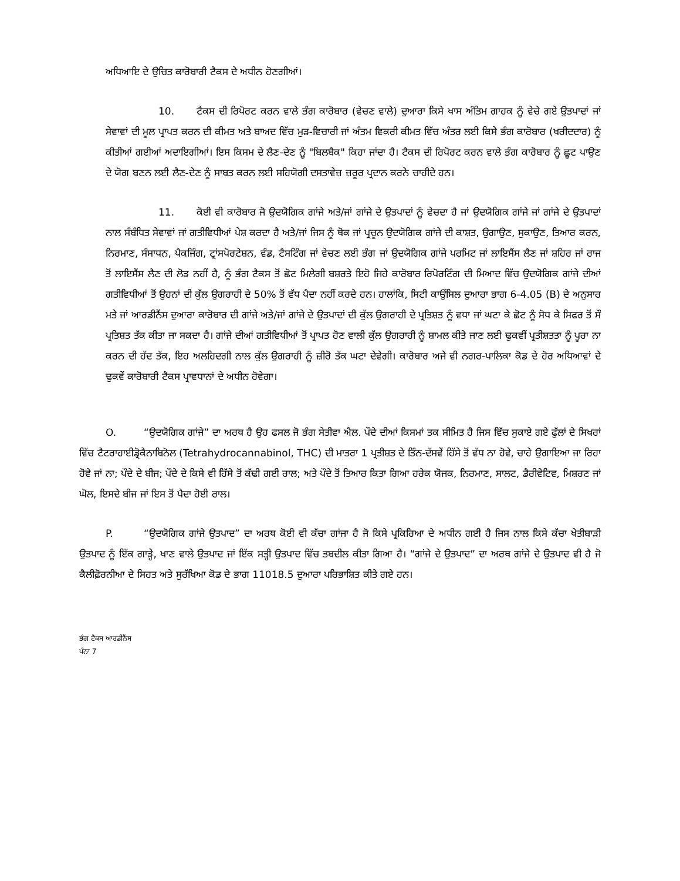ਅਧਿਆਇ ਦੇ ਉਚਿਤ ਕਾਰੋਬਾਰੀ ਟੈਕਸ ਦੇ ਅਧੀਨ ਹੋਣਗੀਆਂ।
10. ਟੈਕਸ ਦੀ ਰਿਪੋਰਟ ਕਰਨ ਵਾਲੇ ਭੰਗ ਕਾਰੋਬਾਰ (ਵੇਚਣ ਵਾਲੇ) ਦੁਆਰਾ ਕਿਸੇ ਖਾਸ ਅੰਤਿਮ ਗਾਹਕ ਨੂੰ ਵੇਚੇ ਗਏ ਉਤਪਾਦਾਂ ਜਾਂ ਸੇਵਾਵਾਂ ਦੀ ਮੂਲ ਪ੍ਰਾਪਤ ਕਰਨ ਦੀ ਕੀਮਤ ਅਤੇ ਬਾਅਦ ਵਿੱਚ ਮੁੜ-ਵਿਚਾਰੀ ਜਾਂ ਅੰਤਮ ਵਿਕਰੀ ਕੀਮਤ ਵਿੱਚ ਅੰਤਰ ਲਈ ਕਿਸੇ ਭੰਗ ਕਾਰੋਬਾਰ (ਖਰੀਦਦਾਰ) ਨੂੰ ਕੀਤੀਆਂ ਗਈਆਂ ਅਦਾਇਗੀਆਂ। ਇਸ ਕਿਸਮ ਦੇ ਲੈਣ-ਦੇਣ ਨੂੰ "ਬਿਲਬੈਕ" ਕਿਹਾ ਜਾਂਦਾ ਹੈ। ਟੈਕਸ ਦੀ ਰਿਪੋਰਟ ਕਰਨ ਵਾਲੇ ਭੰਗ ਕਾਰੋਬਾਰ ਨੂੰ ਛੂਟ ਪਾਉਣ ਦੇ ਯੋਗ ਬਣਨ ਲਈ ਲੈਣ-ਦੇਣ ਨੂੰ ਸਾਬਤ ਕਰਨ ਲਈ ਸਹਿਯੋਗੀ ਦਸਤਾਵੇਜ਼ ਜ਼ਰੂਰ ਪ੍ਰਦਾਨ ਕਰਨੇ ਚਾਹੀਦੇ ਹਨ।
11. ਕੋਈ ਵੀ ਕਾਰੋਬਾਰ ਜੋ ਉਦਯੋਗਿਕ ਗਾਂਜੇ ਅਤੇ/ਜਾਂ ਗਾਂਜੇ ਦੇ ਉਤਪਾਦਾਂ ਨੂੰ ਵੇਚਦਾ ਹੈ ਜਾਂ ਉਦਯੋਗਿਕ ਗਾਂਜੇ ਜਾਂ ਗਾਂਜੇ ਦੇ ਉਤਪਾਦਾਂ ਨਾਲ ਸੰਬੰਧਿਤ ਸੇਵਾਵਾਂ ਜਾਂ ਗਤੀਵਿਧੀਆਂ ਪੇਸ਼ ਕਰਦਾ ਹੈ ਅਤੇ/ਜਾਂ ਜਿਸ ਨੂੰ ਥੋਕ ਜਾਂ ਪ੍ਰਚੂਨ ਉਦਯੋਗਿਕ ਗਾਂਜੇ ਦੀ ਕਾਸ਼ਤ, ਉਗਾਉਣ, ਸੁਕਾਉਣ, ਤਿਆਰ ਕਰਨ, ਨਿਰਮਾਣ, ਸੰਸਾਧਨ, ਪੈਕਜਿੰਗ, ਟ੍ਰਾਂਸਪੋਰਟੇਸ਼ਨ, ਵੰਡ, ਟੈਸਟਿੰਗ ਜਾਂ ਵੇਚਣ ਲਈ ਭੰਗ ਜਾਂ ਉਦਯੋਗਿਕ ਗਾਂਜੇ ਪਰਮਿਟ ਜਾਂ ਲਾਇਸੈਂਸ ਲੈਣ ਜਾਂ ਸ਼ਹਿਰ ਜਾਂ ਰਾਜ ਤੋਂ ਲਾਇਸੈਂਸ ਲੈਣ ਦੀ ਲੋੜ ਨਹੀਂ ਹੈ, ਨੂੰ ਭੰਗ ਟੈਕਸ ਤੋਂ ਛੋਟ ਮਿਲੇਗੀ ਬਸ਼ਰਤੇ ਇਹੋ ਜਿਹੇ ਕਾਰੋਬਾਰ ਰਿਪੋਰਟਿੰਗ ਦੀ ਮਿਆਦ ਵਿੱਚ ਉਦਯੋਗਿਕ ਗਾਂਜੇ ਦੀਆਂ ਗਤੀਵਿਧੀਆਂ ਤੋਂ ਉਹਨਾਂ ਦੀ ਕੁੱਲ ਉਗਰਾਹੀ ਦੇ 50% ਤੋਂ ਵੱਧ ਪੈਦਾ ਨਹੀਂ ਕਰਦੇ ਹਨ। ਹਾਲਾਂਕਿ, ਸਿਟੀ ਕਾਉਂਸਿਲ ਦੁਆਰਾ ਭਾਗ 6-4.05 (B) ਦੇ ਅਨੁਸਾਰ ਮਤੇ ਜਾਂ ਆਰਡੀਨੈਂਸ ਦੁਆਰਾ ਕਾਰੋਬਾਰ ਦੀ ਗਾਂਜੇ ਅਤੇ/ਜਾਂ ਗਾਂਜੇ ਦੇ ਉਤਪਾਦਾਂ ਦੀ ਕੁੱਲ ਉਗਰਾਹੀ ਦੇ ਪ੍ਰਤਿਸ਼ਤ ਨੂੰ ਵਧਾ ਜਾਂ ਘਟਾ ਕੇ ਛੋਟ ਨੂੰ ਸੋਧ ਕੇ ਸਿਫਰ ਤੋਂ ਸੌ ਪ੍ਰਤਿਸ਼ਤ ਤੱਕ ਕੀਤਾ ਜਾ ਸਕਦਾ ਹੈ। ਗਾਂਜੇ ਦੀਆਂ ਗਤੀਵਿਧੀਆਂ ਤੋਂ ਪ੍ਰਾਪਤ ਹੋਣ ਵਾਲੀ ਕੁੱਲ ਉਗਰਾਹੀ ਨੂੰ ਸ਼ਾਮਲ ਕੀਤੇ ਜਾਣ ਲਈ ਢੁਕਵੀਂ ਪ੍ਰਤੀਸ਼ਤਤਾ ਨੂੰ ਪੂਰਾ ਨਾ ਕਰਨ ਦੀ ਹੱਦ ਤੱਕ, ਇਹ ਅਲਹਿਦਗੀ ਨਾਲ ਕੁੱਲ ਉਗਰਾਹੀ ਨੂੰ ਜ਼ੀਰੋ ਤੱਕ ਘਟਾ ਦੇਵੇਗੀ। ਕਾਰੋਬਾਰ ਅਜੇ ਵੀ ਨਗਰ-ਪਾਲਿਕਾ ਕੋਡ ਦੇ ਹੋਰ ਅਧਿਆਵਾਂ ਦੇ ਢੁਕਵੇਂ ਕਾਰੋਬਾਰੀ ਟੈਕਸ ਪ੍ਰਾਵਧਾਨਾਂ ਦੇ ਅਧੀਨ ਹੋਵੇਗਾ।
O. “ਉਦਯੋਗਿਕ ਗਾਂਜੇ” ਦਾ ਅਰਥ ਹੈ ਉਹ ਫਸਲ ਜੋ ਭੰਗ ਸੇਤੀਵਾ ਐਲ. ਪੌਦੇ ਦੀਆਂ ਕਿਸਮਾਂ ਤਕ ਸੀਮਿਤ ਹੈ ਜਿਸ ਵਿੱਚ ਸੁਕਾਏ ਗਏ ਫੁੱਲਾਂ ਦੇ ਸਿਖਰਾਂ ਵਿੱਚ ਟੈਟਰਾਹਾਈਡ੍ਰੋਕੈਨਾਬਿਨੋਲ (Tetrahydrocannabinol, THC) ਦੀ ਮਾਤਰਾ 1 ਪ੍ਰਤੀਸ਼ਤ ਦੇ ਤਿੰਨ-ਦੱਸਵੇਂ ਹਿੱਸੇ ਤੋਂ ਵੱਧ ਨਾ ਹੋਵੇ, ਚਾਹੇ ਉਗਾਇਆ ਜਾ ਰਿਹਾ ਹੋਵੇ ਜਾਂ ਨਾ; ਪੌਦੇ ਦੇ ਬੀਜ; ਪੌਦੇ ਦੇ ਕਿਸੇ ਵੀ ਹਿੱਸੇ ਤੋਂ ਕੱਢੀ ਗਈ ਰਾਲ; ਅਤੇ ਪੌਦੇ ਤੋਂ ਤਿਆਰ ਕਿਤਾ ਗਿਆ ਹਰੇਕ ਯੋਜਕ, ਨਿਰਮਾਣ, ਸਾਲਟ, ਡੈਰੀਵੇਟਿਵ, ਮਿਸ਼ਰਣ ਜਾਂ ਘੋਲ, ਇਸਦੇ ਬੀਜ ਜਾਂ ਇਸ ਤੋਂ ਪੈਦਾ ਹੋਈ ਰਾਲ।
P. “ਉਦਯੋਗਿਕ ਗਾਂਜੇ ਉਤਪਾਦ” ਦਾ ਅਰਥ ਕੋਈ ਵੀ ਕੱਚਾ ਗਾਂਜਾ ਹੈ ਜੋ ਕਿਸੇ ਪ੍ਰਕਿਰਿਆ ਦੇ ਅਧੀਨ ਗਈ ਹੈ ਜਿਸ ਨਾਲ ਕਿਸੇ ਕੱਚਾ ਖੇਤੀਬਾੜੀ ਉਤਪਾਦ ਨੂੰ ਇੱਕ ਗਾੜ੍ਹੇ, ਖਾਣ ਵਾਲੇ ਉਤਪਾਦ ਜਾਂ ਇੱਕ ਸਤ੍ਹੀ ਉਤਪਾਦ ਵਿੱਚ ਤਬਦੀਲ ਕੀਤਾ ਗਿਆ ਹੈ। “ਗਾਂਜੇ ਦੇ ਉਤਪਾਦ” ਦਾ ਅਰਥ ਗਾਂਜੇ ਦੇ ਉਤਪਾਦ ਵੀ ਹੈ ਜੋ ਕੈਲੀਫ਼ੋਰਨੀਆ ਦੇ ਸਿਹਤ ਅਤੇ ਸੁਰੱਖਿਆ ਕੋਡ ਦੇ ਭਾਗ 11018.5 ਦੁਆਰਾ ਪਰਿਭਾਸ਼ਿਤ ਕੀਤੇ ਗਏ ਹਨ।
ਭੰਗ ਟੈਕਸ ਆਰਡੀਨੈਂਸ
ਪੰਨਾ 7